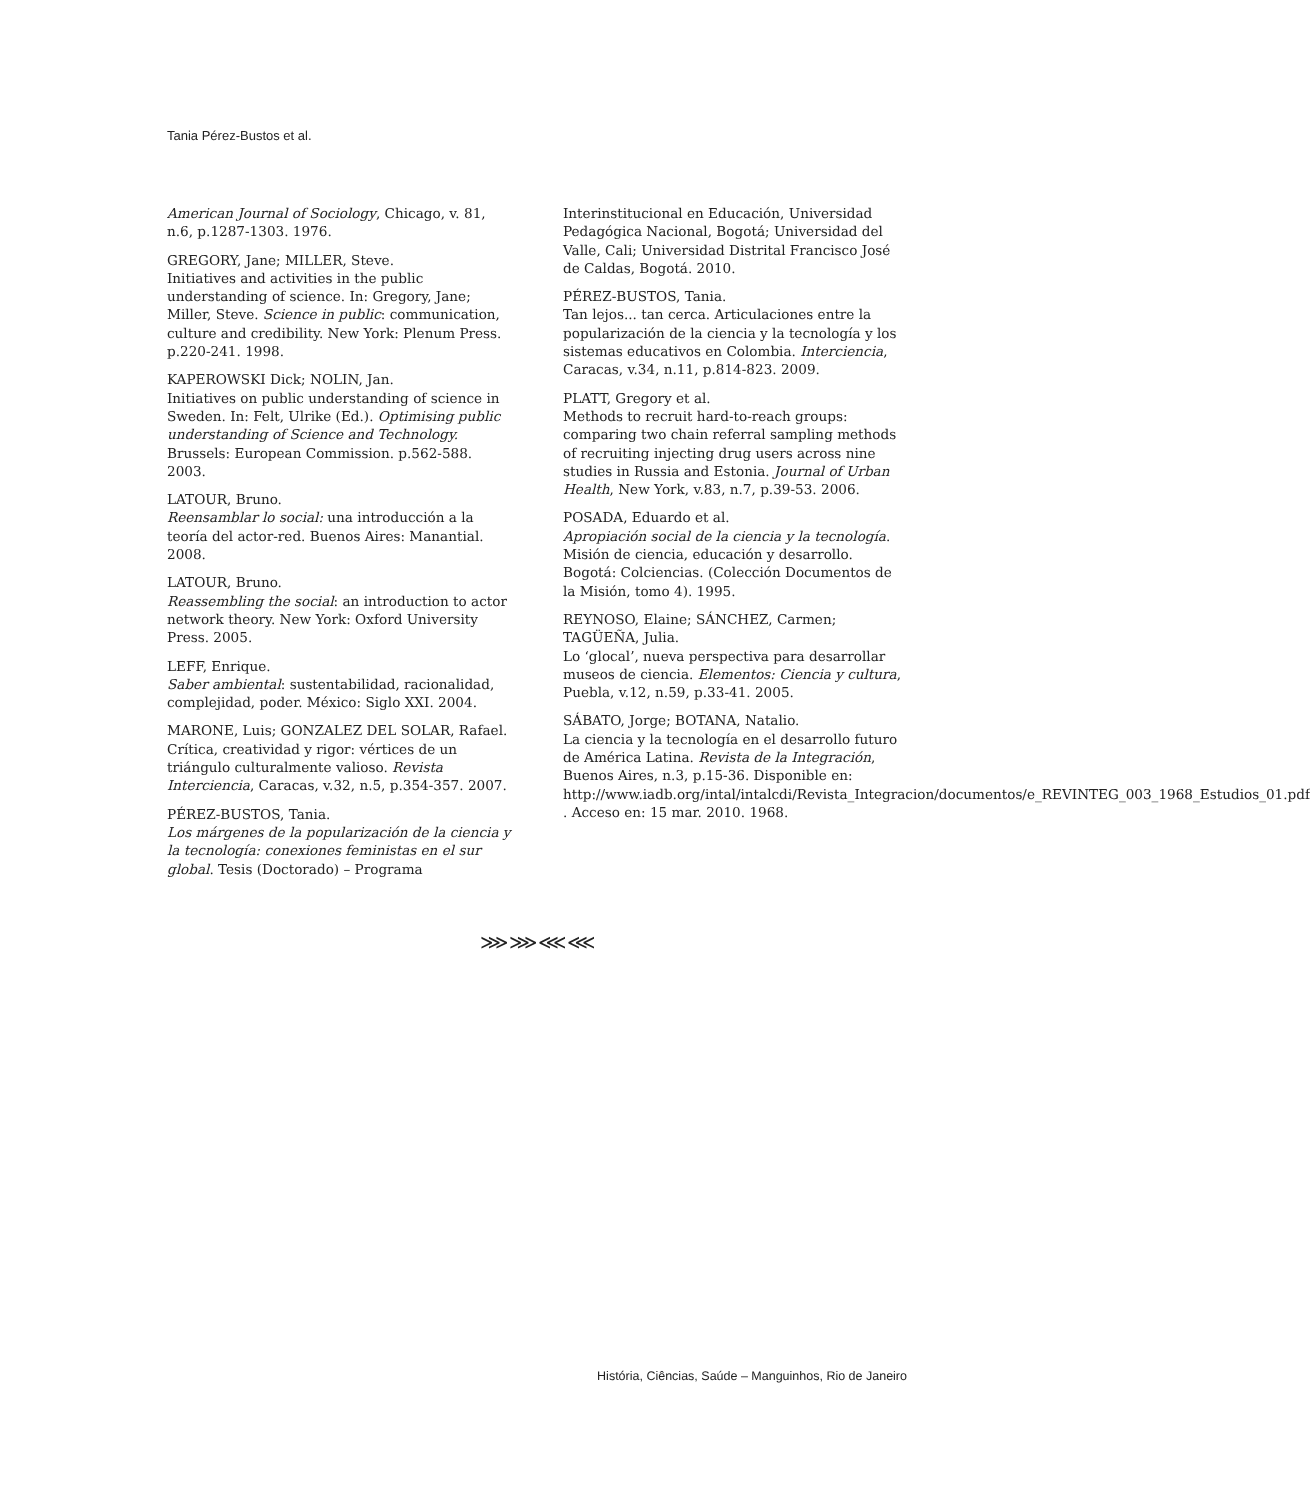Tania Pérez-Bustos et al.
American Journal of Sociology, Chicago, v. 81, n.6, p.1287-1303. 1976.
GREGORY, Jane; MILLER, Steve.
Initiatives and activities in the public understanding of science. In: Gregory, Jane; Miller, Steve. Science in public: communication, culture and credibility. New York: Plenum Press. p.220-241. 1998.
KAPEROWSKI Dick; NOLIN, Jan.
Initiatives on public understanding of science in Sweden. In: Felt, Ulrike (Ed.). Optimising public understanding of Science and Technology. Brussels: European Commission. p.562-588. 2003.
LATOUR, Bruno.
Reensamblar lo social: una introducción a la teoría del actor-red. Buenos Aires: Manantial. 2008.
LATOUR, Bruno.
Reassembling the social: an introduction to actor network theory. New York: Oxford University Press. 2005.
LEFF, Enrique.
Saber ambiental: sustentabilidad, racionalidad, complejidad, poder. México: Siglo XXI. 2004.
MARONE, Luis; GONZALEZ DEL SOLAR, Rafael.
Crítica, creatividad y rigor: vértices de un triángulo culturalmente valioso. Revista Interciencia, Caracas, v.32, n.5, p.354-357. 2007.
PÉREZ-BUSTOS, Tania.
Los márgenes de la popularización de la ciencia y la tecnología: conexiones feministas en el sur global. Tesis (Doctorado) – Programa
Interinstitucional en Educación, Universidad Pedagógica Nacional, Bogotá; Universidad del Valle, Cali; Universidad Distrital Francisco José de Caldas, Bogotá. 2010.
PÉREZ-BUSTOS, Tania.
Tan lejos... tan cerca. Articulaciones entre la popularización de la ciencia y la tecnología y los sistemas educativos en Colombia. Interciencia, Caracas, v.34, n.11, p.814-823. 2009.
PLATT, Gregory et al.
Methods to recruit hard-to-reach groups: comparing two chain referral sampling methods of recruiting injecting drug users across nine studies in Russia and Estonia. Journal of Urban Health, New York, v.83, n.7, p.39-53. 2006.
POSADA, Eduardo et al.
Apropiación social de la ciencia y la tecnología. Misión de ciencia, educación y desarrollo. Bogotá: Colciencias. (Colección Documentos de la Misión, tomo 4). 1995.
REYNOSO, Elaine; SÁNCHEZ, Carmen; TAGÜEÑA, Julia.
Lo ‘glocal’, nueva perspectiva para desarrollar museos de ciencia. Elementos: Ciencia y cultura, Puebla, v.12, n.59, p.33-41. 2005.
SÁBATO, Jorge; BOTANA, Natalio.
La ciencia y la tecnología en el desarrollo futuro de América Latina. Revista de la Integración, Buenos Aires, n.3, p.15-36. Disponible en: http://www.iadb.org/intal/intalcdi/Revista_Integracion/documentos/e_REVINTEG_003_1968_Estudios_01.pdf . Acceso en: 15 mar. 2010. 1968.
⋙⋙⋘⋘
História, Ciências, Saúde – Manguinhos, Rio de Janeiro